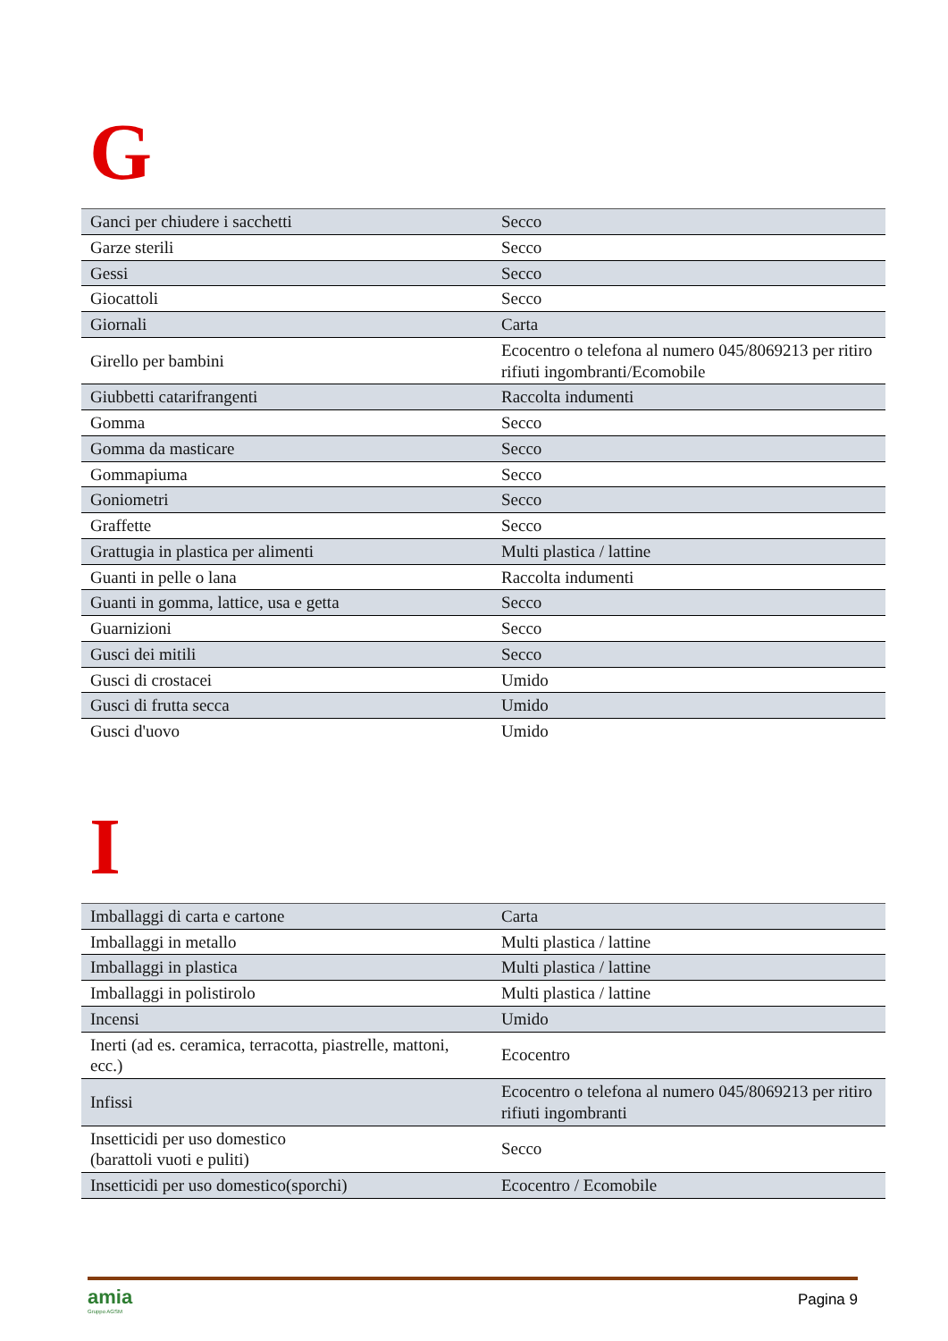G
| Ganci per chiudere i sacchetti | Secco |
| Garze sterili | Secco |
| Gessi | Secco |
| Giocattoli | Secco |
| Giornali | Carta |
| Girello per bambini | Ecocentro o telefona al numero 045/8069213 per ritiro rifiuti ingombranti/Ecomobile |
| Giubbetti catarifrangenti | Raccolta indumenti |
| Gomma | Secco |
| Gomma da masticare | Secco |
| Gommapiuma | Secco |
| Goniometri | Secco |
| Graffette | Secco |
| Grattugia in plastica per alimenti | Multi plastica / lattine |
| Guanti in pelle o lana | Raccolta indumenti |
| Guanti in gomma, lattice, usa e getta | Secco |
| Guarnizioni | Secco |
| Gusci dei mitili | Secco |
| Gusci di crostacei | Umido |
| Gusci di frutta secca | Umido |
| Gusci d'uovo | Umido |
I
| Imballaggi di carta e cartone | Carta |
| Imballaggi in metallo | Multi plastica / lattine |
| Imballaggi in plastica | Multi plastica / lattine |
| Imballaggi in polistirolo | Multi plastica / lattine |
| Incensi | Umido |
| Inerti (ad es. ceramica, terracotta, piastrelle, mattoni, ecc.) | Ecocentro |
| Infissi | Ecocentro o telefona al numero 045/8069213 per ritiro rifiuti ingombranti |
| Insetticidi per uso domestico (barattoli vuoti e puliti) | Secco |
| Insetticidi per uso domestico(sporchi) | Ecocentro / Ecomobile |
amia
Gruppo AGSM
Pagina 9